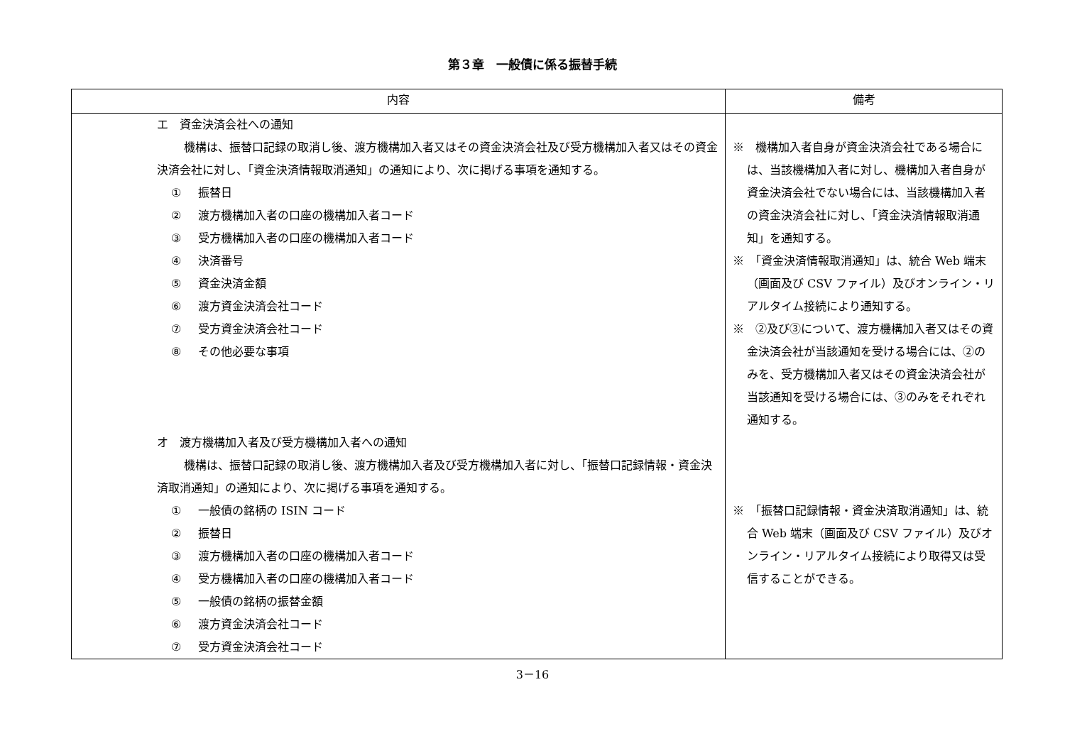第３章　一般債に係る振替手続
| 内容 | 備考 |
| --- | --- |
| エ 資金決済会社への通知 機構は、振替口記録の取消し後、渡方機構加入者又はその資金決済会社及び受方機構加入者又はその資金決済会社に対し、「資金決済情報取消通知」の通知により、次に掲げる事項を通知する。 ① 振替日 ② 渡方機構加入者の口座の機構加入者コード ③ 受方機構加入者の口座の機構加入者コード ④ 決済番号 ⑤ 資金決済金額 ⑥ 渡方資金決済会社コード ⑦ 受方資金決済会社コード ⑧ その他必要な事項 オ 渡方機構加入者及び受方機構加入者への通知 機構は、振替口記録の取消し後、渡方機構加入者及び受方機構加入者に対し、「振替口記録情報・資金決済取消通知」の通知により、次に掲げる事項を通知する。 ① 一般債の銘柄の ISIN コード ② 振替日 ③ 渡方機構加入者の口座の機構加入者コード ④ 受方機構加入者の口座の機構加入者コード ⑤ 一般債の銘柄の振替金額 ⑥ 渡方資金決済会社コード ⑦ 受方資金決済会社コード | ※ 機構加入者自身が資金決済会社である場合には、当該機構加入者に対し、機構加入者自身が資金決済会社でない場合には、当該機構加入者の資金決済会社に対し、「資金決済情報取消通知」を通知する。 ※ 「資金決済情報取消通知」は、統合 Web 端末（画面及び CSV ファイル）及びオンライン・リアルタイム接続により通知する。 ※ ②及び③について、渡方機構加入者又はその資金決済会社が当該通知を受ける場合には、②のみを、受方機構加入者又はその資金決済会社が当該通知を受ける場合には、③のみをそれぞれ通知する。 ※ 「振替口記録情報・資金決済取消通知」は、統合 Web 端末（画面及び CSV ファイル）及びオンライン・リアルタイム接続により取得又は受信することができる。 |
3－16